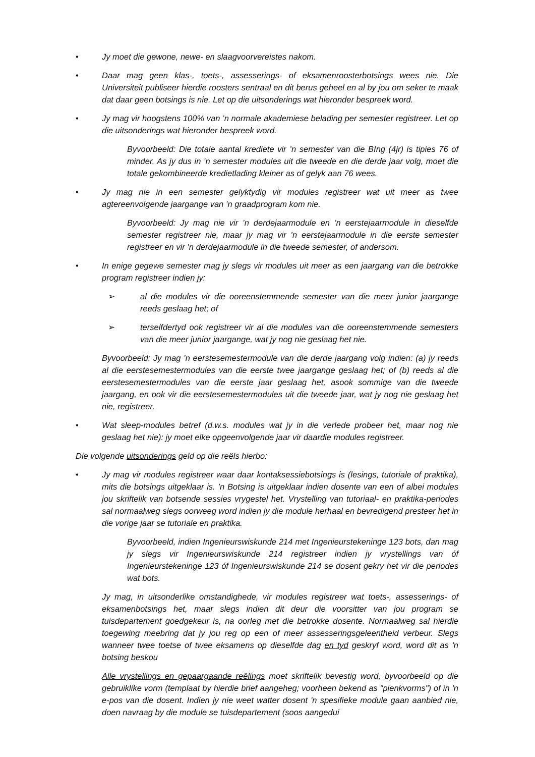• Jy moet die gewone, newe- en slaagvoorvereistes nakom.
• Daar mag geen klas-, toets-, assesserings- of eksamenroosterbotsings wees nie. Die Universiteit publiseer hierdie roosters sentraal en dit berus geheel en al by jou om seker te maak dat daar geen botsings is nie. Let op die uitsonderings wat hieronder bespreek word.
• Jy mag vir hoogstens 100% van ’n normale akademiese belading per semester registreer. Let op die uitsonderings wat hieronder bespreek word.
Byvoorbeeld: Die totale aantal krediete vir ’n semester van die BIng (4jr) is tipies 76 of minder. As jy dus in ’n semester modules uit die tweede en die derde jaar volg, moet die totale gekombineerde kredietlading kleiner as of gelyk aan 76 wees.
• Jy mag nie in een semester gelyktydig vir modules registreer wat uit meer as twee agtereenvolgende jaargange van ’n graadprogram kom nie.
Byvoorbeeld: Jy mag nie vir ’n derdejaarmodule en ’n eerstejaarmodule in dieselfde semester registreer nie, maar jy mag vir ’n eerstejaarmodule in die eerste semester registreer en vir ’n derdejaarmodule in die tweede semester, of andersom.
• In enige gegewe semester mag jy slegs vir modules uit meer as een jaargang van die betrokke program registreer indien jy:
➢ al die modules vir die ooreenstemmende semester van die meer junior jaargange reeds geslaag het; of
➢ terselfdertyd ook registreer vir al die modules van die ooreenstemmende semesters van die meer junior jaargange, wat jy nog nie geslaag het nie.
Byvoorbeeld: Jy mag ’n eerstesemestermodule van die derde jaargang volg indien: (a) jy reeds al die eerstesemestermodules van die eerste twee jaargange geslaag het; of (b) reeds al die eerstesemestermodules van die eerste jaar geslaag het, asook sommige van die tweede jaargang, en ook vir die eerstesemestermodules uit die tweede jaar, wat jy nog nie geslaag het nie, registreer.
• Wat sleep-modules betref (d.w.s. modules wat jy in die verlede probeer het, maar nog nie geslaag het nie): jy moet elke opgeenvolgende jaar vir daardie modules registreer.
Die volgende uitsonderings geld op die reëls hierbo:
• Jy mag vir modules registreer waar daar kontaksessiebotsings is (lesings, tutoriale of praktika), mits die botsings uitgeklaar is. ’n Botsing is uitgeklaar indien dosente van een of albei modules jou skriftelik van botsende sessies vrygestel het. Vrystelling van tutoriaal- en praktika-periodes sal normaalweg slegs oorweeg word indien jy die module herhaal en bevredigend presteer het in die vorige jaar se tutoriale en praktika.
Byvoorbeeld, indien Ingenieurswiskunde 214 met Ingenieurstekeninge 123 bots, dan mag jy slegs vir Ingenieurswiskunde 214 registreer indien jy vrystellings van óf Ingenieurstekeninge 123 óf Ingenieurswiskunde 214 se dosent gekry het vir die periodes wat bots.
Jy mag, in uitsonderlike omstandighede, vir modules registreer wat toets-, assesserings- of eksamenbotsings het, maar slegs indien dit deur die voorsitter van jou program se tuisdepartement goedgekeur is, na oorleg met die betrokke dosente. Normaalweg sal hierdie toegewing meebring dat jy jou reg op een of meer assesseringsgeleentheid verbeur. Slegs wanneer twee toetse of twee eksamens op dieselfde dag en tyd geskryf word, word dit as 'n botsing beskou
Alle vrystellings en gepaargaande reëlings moet skriftelik bevestig word, byvoorbeeld op die gebruiklike vorm (templaat by hierdie brief aangeheg; voorheen bekend as "pienkvorms") of in 'n e-pos van die dosent. Indien jy nie weet watter dosent 'n spesifieke module gaan aanbied nie, doen navraag by die module se tuisdepartement (soos aangedui